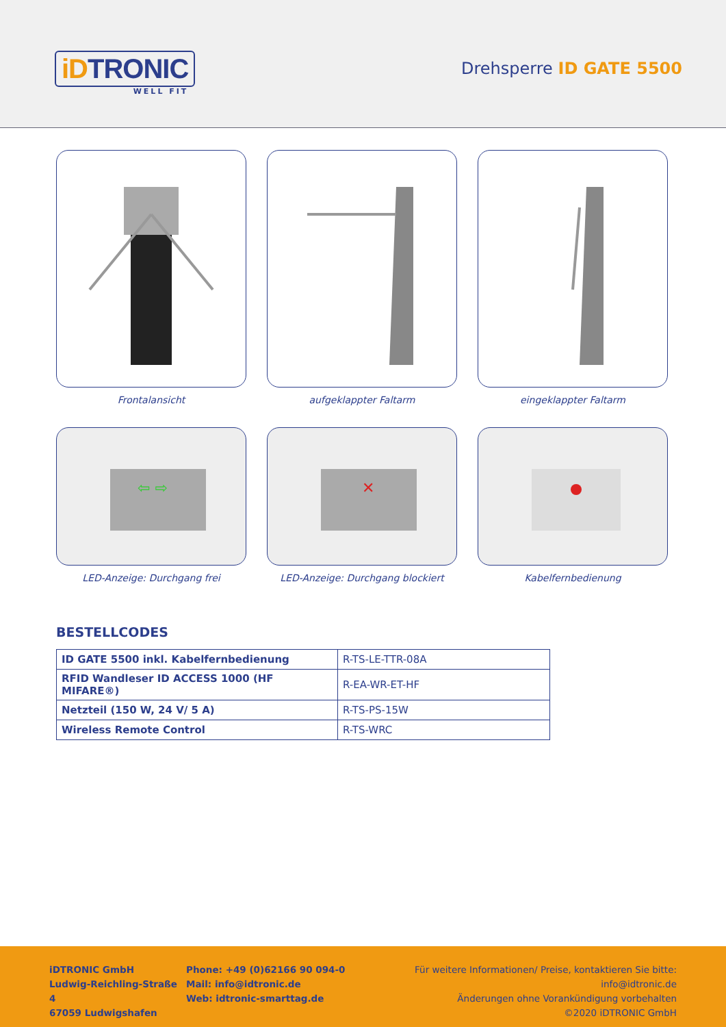iDTRONIC
WELL FIT
Drehsperre ID GATE 5500
Frontalansicht
aufgeklappter Faltarm
eingeklappter Faltarm
⇦ ⇨
LED-Anzeige: Durchgang frei
✕
LED-Anzeige: Durchgang blockiert
Kabelfernbedienung
BESTELLCODES
| ID GATE 5500 inkl. Kabelfernbedienung | R-TS-LE-TTR-08A |
| RFID Wandleser ID ACCESS 1000 (HF MIFARE®) | R-EA-WR-ET-HF |
| Netzteil (150 W, 24 V/ 5 A) | R-TS-PS-15W |
| Wireless Remote Control | R-TS-WRC |
iDTRONIC GmbH
Ludwig-Reichling-Straße 4
67059 Ludwigshafen
Phone: +49 (0)62166 90 094-0
Mail: info@idtronic.de
Web: idtronic-smarttag.de
Für weitere Informationen/ Preise, kontaktieren Sie bitte: info@idtronic.de
Änderungen ohne Vorankündigung vorbehalten
©2020 iDTRONIC GmbH